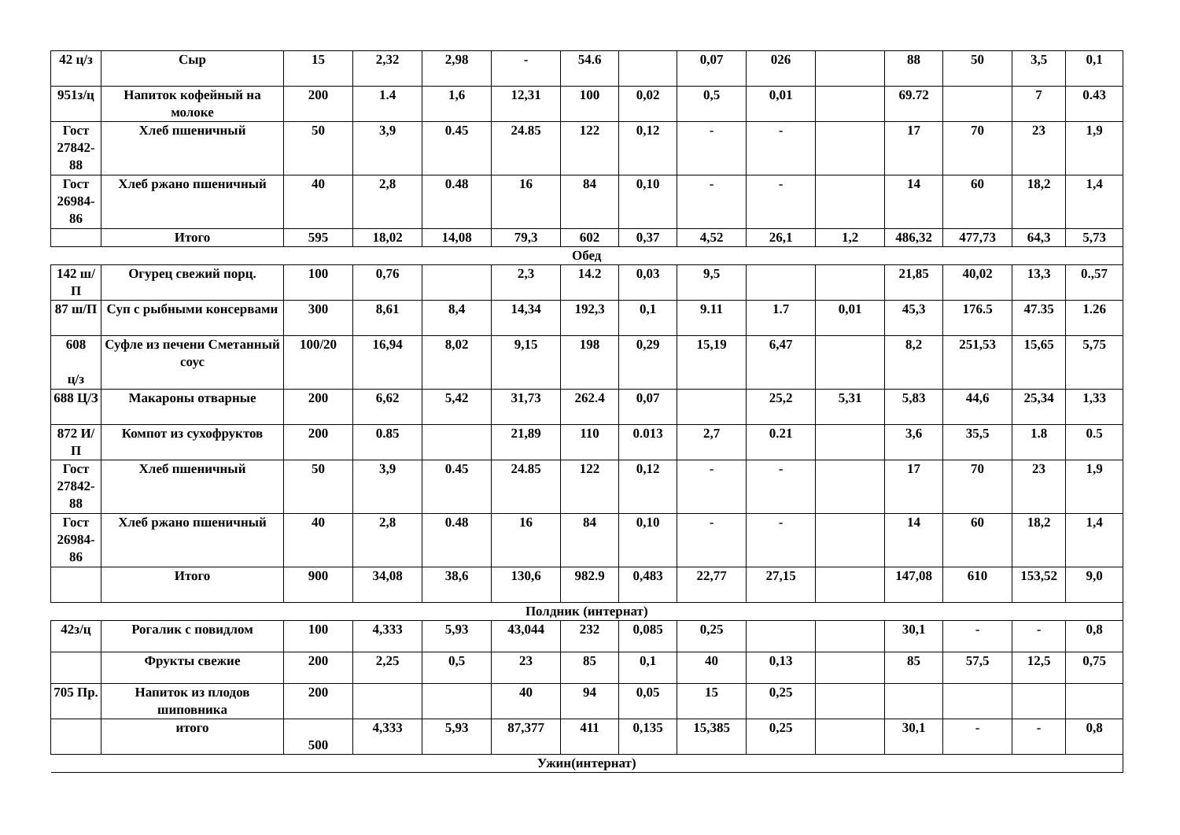| 42 ц/з | Сыр | 15 | 2,32 | 2,98 | - | 54.6 | | 0,07 | 026 | | 88 | 50 | 3,5 | 0,1 |
| 951з/ц | Напиток кофейный на молоке | 200 | 1.4 | 1,6 | 12,31 | 100 | 0,02 | 0,5 | 0,01 | | 69.72 | | 7 | 0.43 |
| Гост 27842-88 | Хлеб пшеничный | 50 | 3,9 | 0.45 | 24.85 | 122 | 0,12 | - | - | | 17 | 70 | 23 | 1,9 |
| Гост 26984-86 | Хлеб ржано пшеничный | 40 | 2,8 | 0.48 | 16 | 84 | 0,10 | - | - | | 14 | 60 | 18,2 | 1,4 |
| | Итого | 595 | 18,02 | 14,08 | 79,3 | 602 | 0,37 | 4,52 | 26,1 | 1,2 | 486,32 | 477,73 | 64,3 | 5,73 |
| Обед | | | | | | | | | | | | | | |
| 142 ш/П | Огурец свежий порц. | 100 | 0,76 | | 2,3 | 14.2 | 0,03 | 9,5 | | | 21,85 | 40,02 | 13,3 | 0.,57 |
| 87 ш/П | Суп с рыбными консервами | 300 | 8,61 | 8,4 | 14,34 | 192,3 | 0,1 | 9.11 | 1.7 | 0,01 | 45,3 | 176.5 | 47.35 | 1.26 |
| 608 ц/з | Суфле из печени Сметанный соус | 100/20 | 16,94 | 8,02 | 9,15 | 198 | 0,29 | 15,19 | 6,47 | | 8,2 | 251,53 | 15,65 | 5,75 |
| 688 Ц/З | Макароны отварные | 200 | 6,62 | 5,42 | 31,73 | 262.4 | 0,07 | | 25,2 | 5,31 | 5,83 | 44,6 | 25,34 | 1,33 |
| 872 И/П | Компот из сухофруктов | 200 | 0.85 | | 21,89 | 110 | 0.013 | 2,7 | 0.21 | | 3,6 | 35,5 | 1.8 | 0.5 |
| Гост 27842-88 | Хлеб пшеничный | 50 | 3,9 | 0.45 | 24.85 | 122 | 0,12 | - | - | | 17 | 70 | 23 | 1,9 |
| Гост 26984-86 | Хлеб ржано пшеничный | 40 | 2,8 | 0.48 | 16 | 84 | 0,10 | - | - | | 14 | 60 | 18,2 | 1,4 |
| | Итого | 900 | 34,08 | 38,6 | 130,6 | 982.9 | 0,483 | 22,77 | 27,15 | | 147,08 | 610 | 153,52 | 9,0 |
| Полдник (интернат) | | | | | | | | | | | | | | |
| 42з/ц | Рогалик с повидлом | 100 | 4,333 | 5,93 | 43,044 | 232 | 0,085 | 0,25 | | | 30,1 | - | - | 0,8 |
| | Фрукты свежие | 200 | 2,25 | 0,5 | 23 | 85 | 0,1 | 40 | 0,13 | | 85 | 57,5 | 12,5 | 0,75 |
| 705 Пр. | Напиток из плодов шиповника | 200 | | | 40 | 94 | 0,05 | 15 | 0,25 | | | | | |
| | итого | 500 | 4,333 | 5,93 | 87,377 | 411 | 0,135 | 15,385 | 0,25 | | 30,1 | - | - | 0,8 |
| Ужин(интернат) | | | | | | | | | | | | | | |